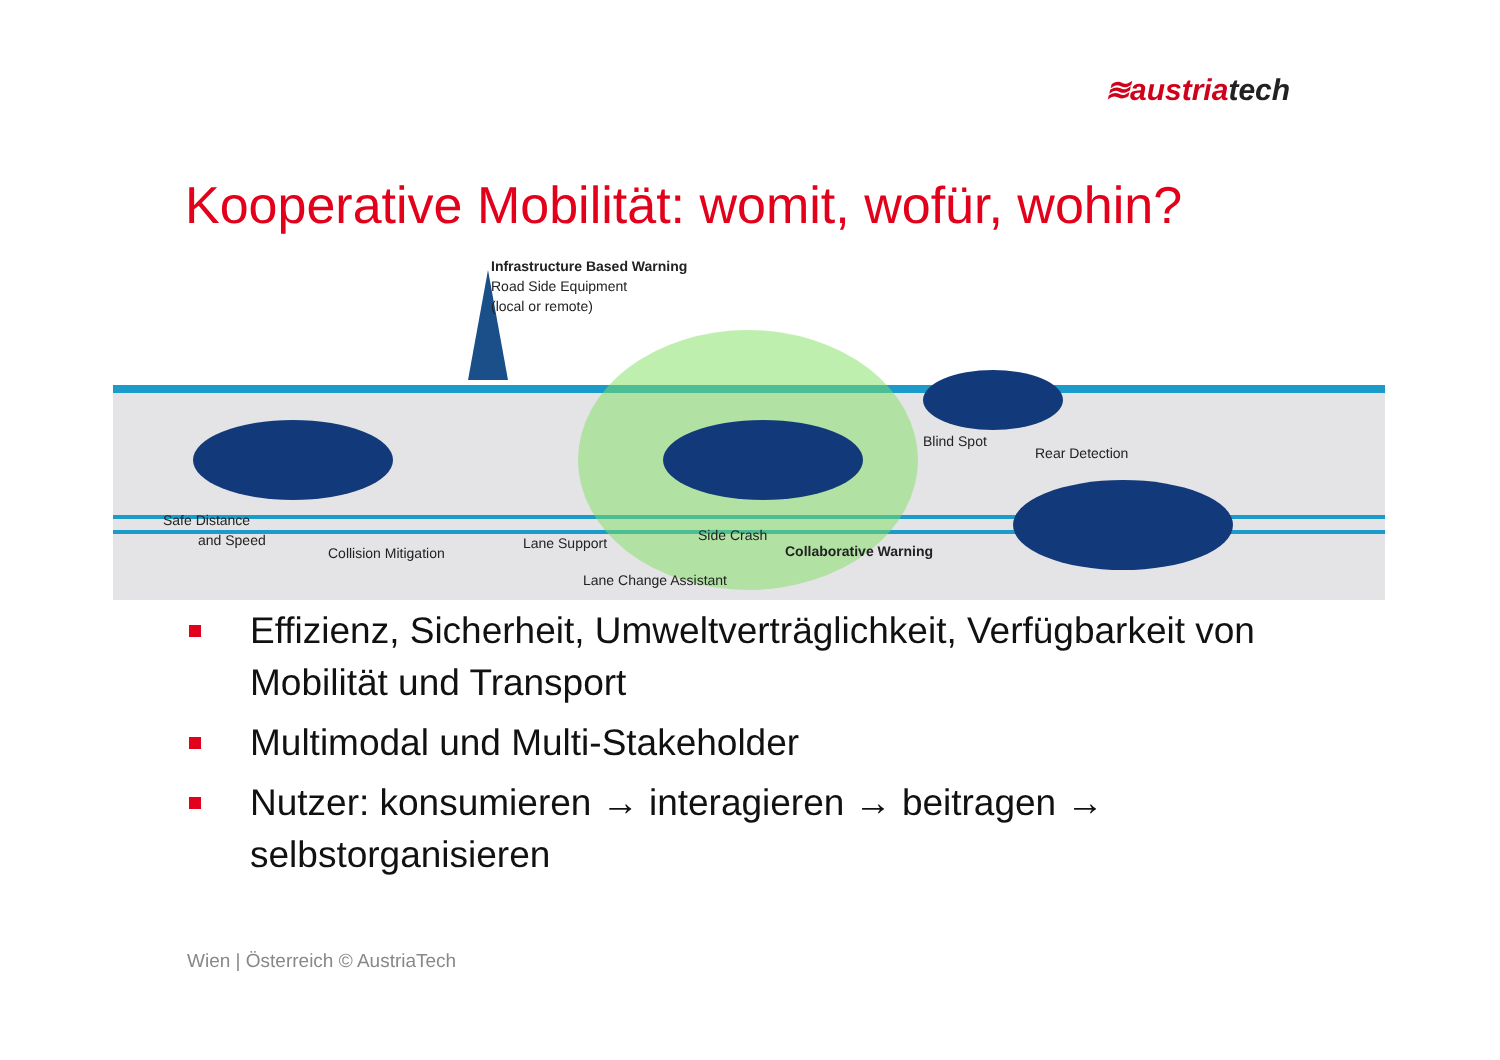≋austriatech
Kooperative Mobilität: womit, wofür, wohin?
Infrastructure Based Warning
Road Side Equipment
(local or remote)
Blind Spot
Rear Detection
Safe Distance
and Speed
Collision Mitigation
Lane Support Side Crash
Collaborative Warning
Lane Change Assistant
Effizienz, Sicherheit, Umweltverträglichkeit, Verfügbarkeit von Mobilität und Transport
Multimodal und Multi-Stakeholder
Nutzer: konsumieren → interagieren → beitragen → selbstorganisieren
Wien | Österreich © AustriaTech